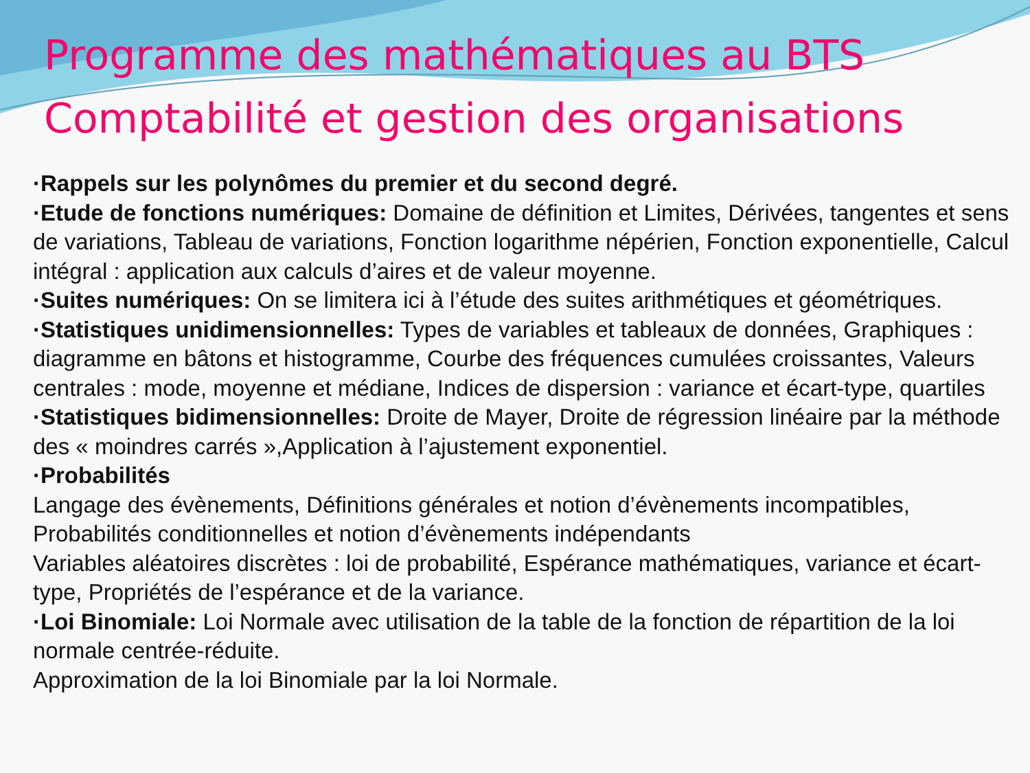Programme des mathématiques au BTS
Comptabilité et gestion des organisations
·Rappels sur les polynômes du premier et du second degré.
·Etude de fonctions numériques: Domaine de définition et Limites, Dérivées, tangentes et sens de variations, Tableau de variations, Fonction logarithme népérien, Fonction exponentielle, Calcul intégral : application aux calculs d’aires et de valeur moyenne.
·Suites numériques: On se limitera ici à l’étude des suites arithmétiques et géométriques.
·Statistiques unidimensionnelles: Types de variables et tableaux de données, Graphiques : diagramme en bâtons et histogramme, Courbe des fréquences cumulées croissantes, Valeurs centrales : mode, moyenne et médiane, Indices de dispersion : variance et écart-type, quartiles
·Statistiques bidimensionnelles: Droite de Mayer, Droite de régression linéaire par la méthode des « moindres carrés »,Application à l’ajustement exponentiel.
·Probabilités
Langage des évènements, Définitions générales et notion d’évènements incompatibles, Probabilités conditionnelles et notion d’évènements indépendants
Variables aléatoires discrètes : loi de probabilité, Espérance mathématiques, variance et écart-type, Propriétés de l’espérance et de la variance.
·Loi Binomiale: Loi Normale avec utilisation de la table de la fonction de répartition de la loi normale centrée-réduite.
Approximation de la loi Binomiale par la loi Normale.